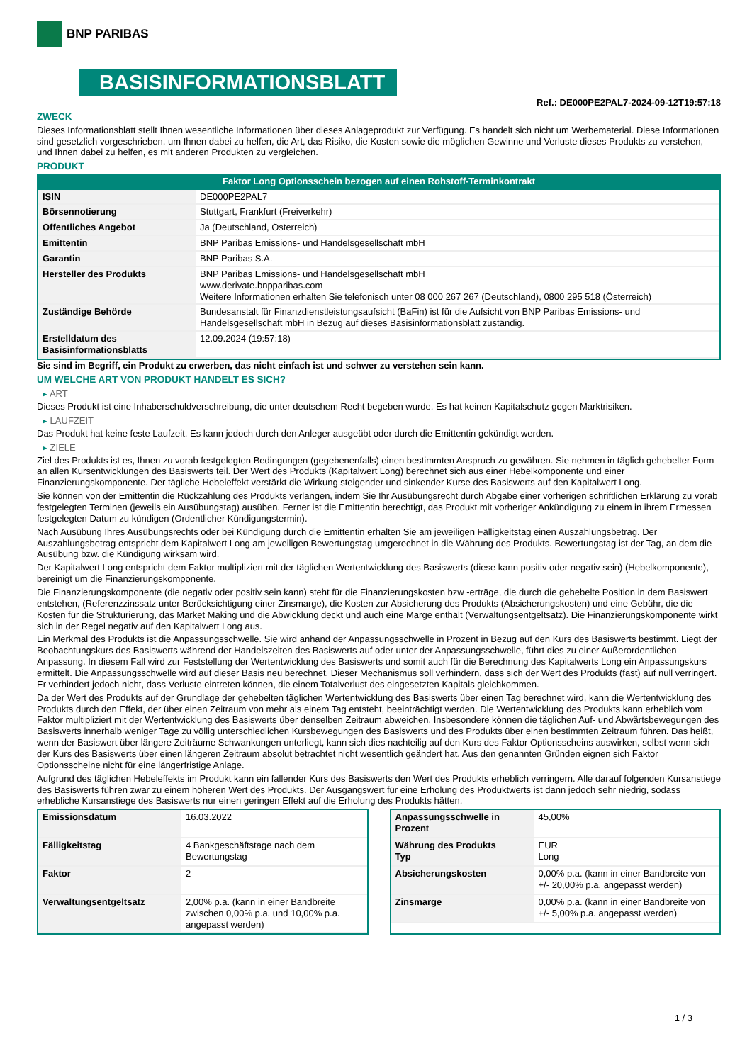BNP PARIBAS
BASISINFORMATIONSBLATT
Ref.: DE000PE2PAL7-2024-09-12T19:57:18
ZWECK
Dieses Informationsblatt stellt Ihnen wesentliche Informationen über dieses Anlageprodukt zur Verfügung. Es handelt sich nicht um Werbematerial. Diese Informationen sind gesetzlich vorgeschrieben, um Ihnen dabei zu helfen, die Art, das Risiko, die Kosten sowie die möglichen Gewinne und Verluste dieses Produkts zu verstehen, und Ihnen dabei zu helfen, es mit anderen Produkten zu vergleichen.
PRODUKT
Faktor Long Optionsschein bezogen auf einen Rohstoff-Terminkontrakt
| ISIN | DE000PE2PAL7 |
| Börsennotierung | Stuttgart, Frankfurt (Freiverkehr) |
| Öffentliches Angebot | Ja (Deutschland, Österreich) |
| Emittentin | BNP Paribas Emissions- und Handelsgesellschaft mbH |
| Garantin | BNP Paribas S.A. |
| Hersteller des Produkts | BNP Paribas Emissions- und Handelsgesellschaft mbH www.derivate.bnpparibas.com Weitere Informationen erhalten Sie telefonisch unter 08 000 267 267 (Deutschland), 0800 295 518 (Österreich) |
| Zuständige Behörde | Bundesanstalt für Finanzdienstleistungsaufsicht (BaFin) ist für die Aufsicht von BNP Paribas Emissions- und Handelsgesellschaft mbH in Bezug auf dieses Basisinformationsblatt zuständig. |
| Erstelldatum des Basisinformationsblatts | 12.09.2024 (19:57:18) |
Sie sind im Begriff, ein Produkt zu erwerben, das nicht einfach ist und schwer zu verstehen sein kann.
UM WELCHE ART VON PRODUKT HANDELT ES SICH?
▸ ART
Dieses Produkt ist eine Inhaberschuldverschreibung, die unter deutschem Recht begeben wurde. Es hat keinen Kapitalschutz gegen Marktrisiken.
▸ LAUFZEIT
Das Produkt hat keine feste Laufzeit. Es kann jedoch durch den Anleger ausgeübt oder durch die Emittentin gekündigt werden.
▸ ZIELE
Ziel des Produkts ist es, Ihnen zu vorab festgelegten Bedingungen (gegebenenfalls) einen bestimmten Anspruch zu gewähren. Sie nehmen in täglich gehebelter Form an allen Kursentwicklungen des Basiswerts teil. Der Wert des Produkts (Kapitalwert Long) berechnet sich aus einer Hebelkomponente und einer Finanzierungskomponente. Der tägliche Hebeleffekt verstärkt die Wirkung steigender und sinkender Kurse des Basiswerts auf den Kapitalwert Long.
Sie können von der Emittentin die Rückzahlung des Produkts verlangen, indem Sie Ihr Ausübungsrecht durch Abgabe einer vorherigen schriftlichen Erklärung zu vorab festgelegten Terminen (jeweils ein Ausübungstag) ausüben. Ferner ist die Emittentin berechtigt, das Produkt mit vorheriger Ankündigung zu einem in ihrem Ermessen festgelegten Datum zu kündigen (Ordentlicher Kündigungstermin).
Nach Ausübung Ihres Ausübungsrechts oder bei Kündigung durch die Emittentin erhalten Sie am jeweiligen Fälligkeitstag einen Auszahlungsbetrag. Der Auszahlungsbetrag entspricht dem Kapitalwert Long am jeweiligen Bewertungstag umgerechnet in die Währung des Produkts. Bewertungstag ist der Tag, an dem die Ausübung bzw. die Kündigung wirksam wird.
Der Kapitalwert Long entspricht dem Faktor multipliziert mit der täglichen Wertentwicklung des Basiswerts (diese kann positiv oder negativ sein) (Hebelkomponente), bereinigt um die Finanzierungskomponente.
Die Finanzierungskomponente (die negativ oder positiv sein kann) steht für die Finanzierungskosten bzw -erträge, die durch die gehebelte Position in dem Basiswert entstehen, (Referenzzinssatz unter Berücksichtigung einer Zinsmarge), die Kosten zur Absicherung des Produkts (Absicherungskosten) und eine Gebühr, die die Kosten für die Strukturierung, das Market Making und die Abwicklung deckt und auch eine Marge enthält (Verwaltungsentgeltsatz). Die Finanzierungskomponente wirkt sich in der Regel negativ auf den Kapitalwert Long aus.
Ein Merkmal des Produkts ist die Anpassungsschwelle. Sie wird anhand der Anpassungsschwelle in Prozent in Bezug auf den Kurs des Basiswerts bestimmt. Liegt der Beobachtungskurs des Basiswerts während der Handelszeiten des Basiswerts auf oder unter der Anpassungsschwelle, führt dies zu einer Außerordentlichen Anpassung. In diesem Fall wird zur Feststellung der Wertentwicklung des Basiswerts und somit auch für die Berechnung des Kapitalwerts Long ein Anpassungskurs ermittelt. Die Anpassungsschwelle wird auf dieser Basis neu berechnet. Dieser Mechanismus soll verhindern, dass sich der Wert des Produkts (fast) auf null verringert. Er verhindert jedoch nicht, dass Verluste eintreten können, die einem Totalverlust des eingesetzten Kapitals gleichkommen.
Da der Wert des Produkts auf der Grundlage der gehebelten täglichen Wertentwicklung des Basiswerts über einen Tag berechnet wird, kann die Wertentwicklung des Produkts durch den Effekt, der über einen Zeitraum von mehr als einem Tag entsteht, beeinträchtigt werden. Die Wertentwicklung des Produkts kann erheblich vom Faktor multipliziert mit der Wertentwicklung des Basiswerts über denselben Zeitraum abweichen. Insbesondere können die täglichen Auf- und Abwärtsbewegungen des Basiswerts innerhalb weniger Tage zu völlig unterschiedlichen Kursbewegungen des Basiswerts und des Produkts über einen bestimmten Zeitraum führen. Das heißt, wenn der Basiswert über längere Zeiträume Schwankungen unterliegt, kann sich dies nachteilig auf den Kurs des Faktor Optionsscheins auswirken, selbst wenn sich der Kurs des Basiswerts über einen längeren Zeitraum absolut betrachtet nicht wesentlich geändert hat. Aus den genannten Gründen eignen sich Faktor Optionsscheine nicht für eine längerfristige Anlage.
Aufgrund des täglichen Hebeleffekts im Produkt kann ein fallender Kurs des Basiswerts den Wert des Produkts erheblich verringern. Alle darauf folgenden Kursanstiege des Basiswerts führen zwar zu einem höheren Wert des Produkts. Der Ausgangswert für eine Erholung des Produktwerts ist dann jedoch sehr niedrig, sodass erhebliche Kursanstiege des Basiswerts nur einen geringen Effekt auf die Erholung des Produkts hätten.
| Emissionsdatum | 16.03.2022 |
| Fälligkeitstag | 4 Bankgeschäftstage nach dem Bewertungstag |
| Faktor | 2 |
| Verwaltungsentgeltsatz | 2,00% p.a. (kann in einer Bandbreite zwischen 0,00% p.a. und 10,00% p.a. angepasst werden) |
| Anpassungsschwelle in Prozent | 45,00% |
| Währung des Produkts Typ | EUR Long |
| Absicherungskosten | 0,00% p.a. (kann in einer Bandbreite von +/- 20,00% p.a. angepasst werden) |
| Zinsmarge | 0,00% p.a. (kann in einer Bandbreite von +/- 5,00% p.a. angepasst werden) |
1 / 3